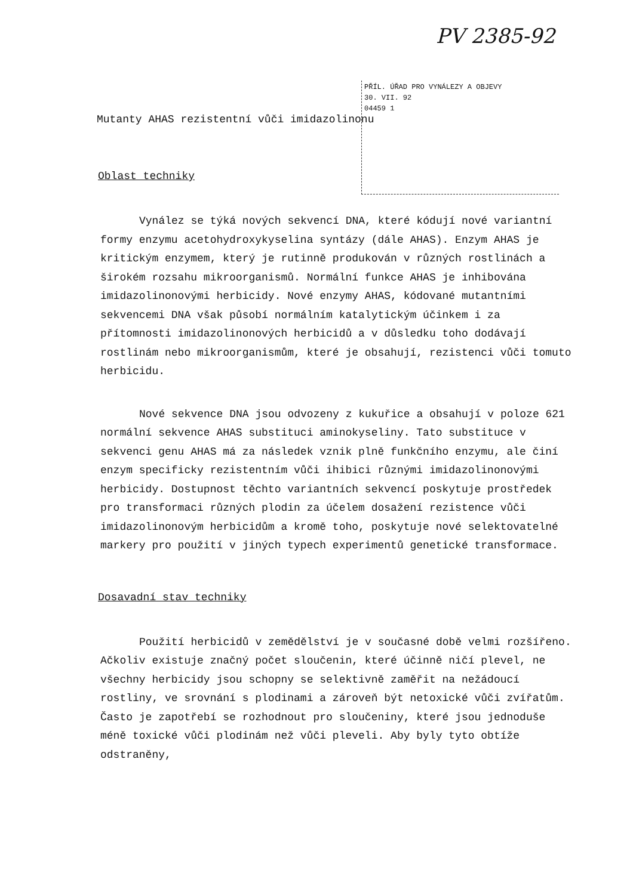PV 2385-92
PŘÍL. ÚŘAD PRO VYNÁLEZY A OBJEVY
30. VII. 92
04459 1
Mutanty AHAS rezistentní vůči imidazolinonu
Oblast techniky
Vynález se týká nových sekvencí DNA, které kódují nové variantní formy enzymu acetohydroxykyselina syntázy (dále AHAS). Enzym AHAS je kritickým enzymem, který je rutinně produkován v různých rostlinách a širokém rozsahu mikroorganismů. Normální funkce AHAS je inhibována imidazolinonovými herbicidy. Nové enzymy AHAS, kódované mutantními sekvencemi DNA však působí normálním katalytickým účinkem i za přítomnosti imidazolinonových herbicidů a v důsledku toho dodávají rostlinám nebo mikroorganismům, které je obsahují, rezistenci vůči tomuto herbicidu.
Nové sekvence DNA jsou odvozeny z kukuřice a obsahují v poloze 621 normální sekvence AHAS substituci aminokyseliny. Tato substituce v sekvenci genu AHAS má za následek vznik plně funkčního enzymu, ale činí enzym specificky rezistentním vůči ihibici různými imidazolinonovými herbicidy. Dostupnost těchto variantních sekvencí poskytuje prostředek pro transformaci různých plodin za účelem dosažení rezistence vůči imidazolinonovým herbicidům a kromě toho, poskytuje nové selektovatelné markery pro použití v jiných typech experimentů genetické transformace.
Dosavadní stav techniky
Použití herbicidů v zemědělství je v současné době velmi rozšířeno. Ačkoliv existuje značný počet sloučenin, které účinně ničí plevel, ne všechny herbicidy jsou schopny se selektivně zaměřit na nežádoucí rostliny, ve srovnání s plodinami a zároveň být netoxické vůči zvířatům. Často je zapotřebí se rozhodnout pro sloučeniny, které jsou jednoduše méně toxické vůči plodinám než vůči pleveli. Aby byly tyto obtíže odstraněny,